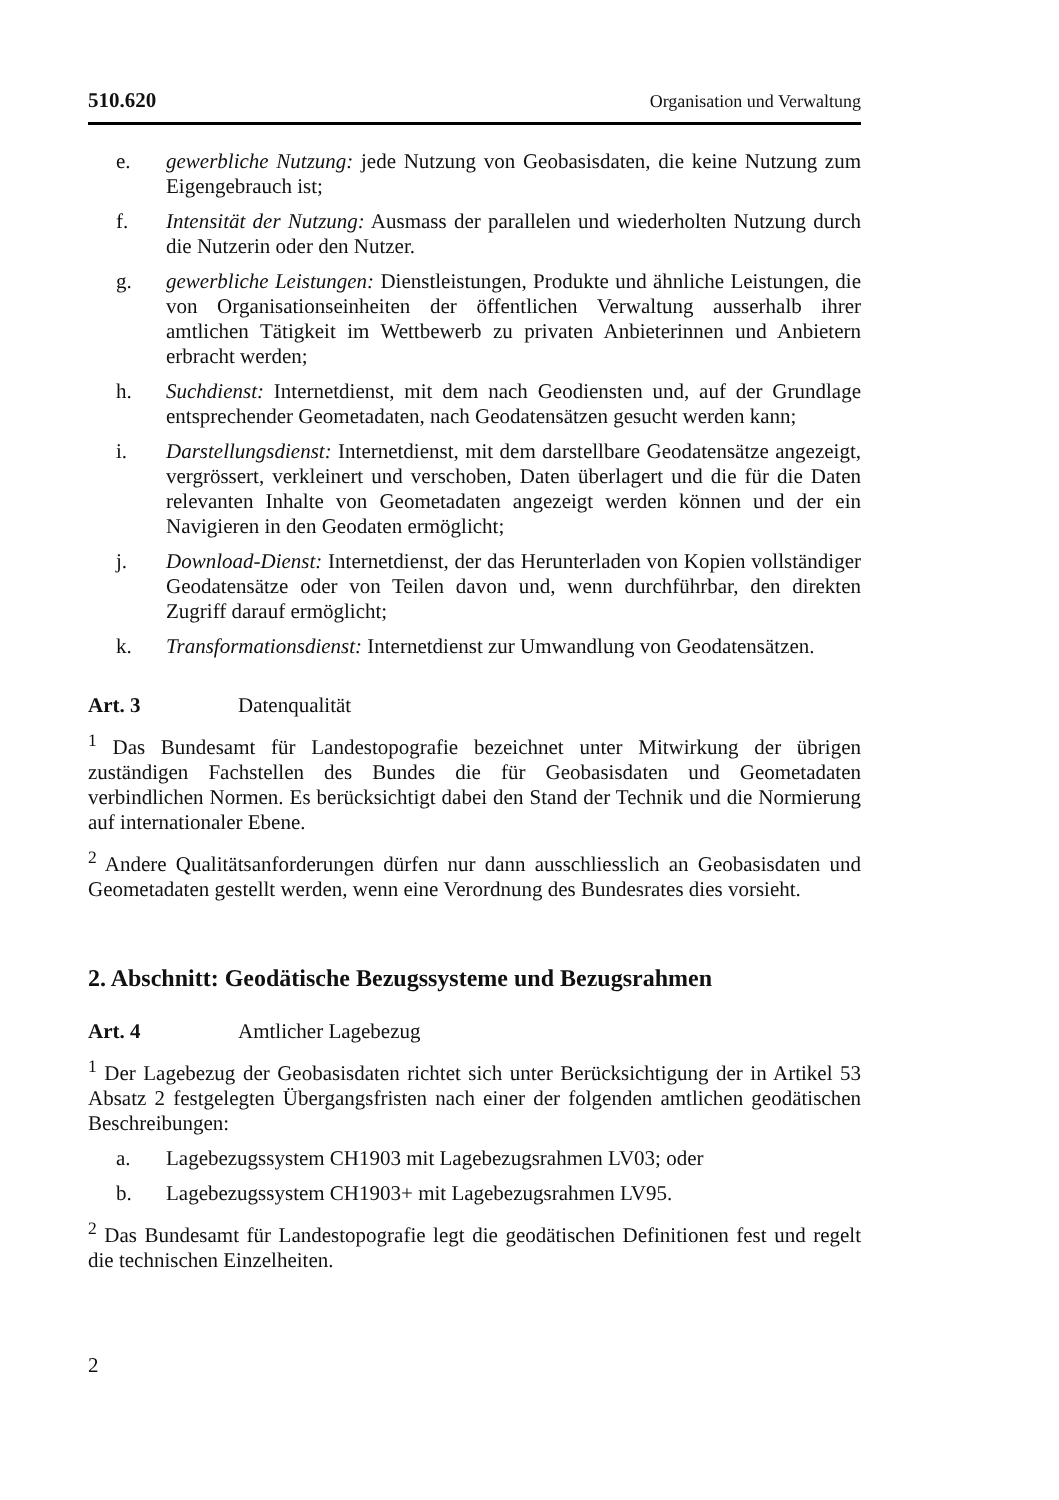510.620 Organisation und Verwaltung
e. gewerbliche Nutzung: jede Nutzung von Geobasisdaten, die keine Nutzung zum Eigengebrauch ist;
f. Intensität der Nutzung: Ausmass der parallelen und wiederholten Nutzung durch die Nutzerin oder den Nutzer.
g. gewerbliche Leistungen: Dienstleistungen, Produkte und ähnliche Leistungen, die von Organisationseinheiten der öffentlichen Verwaltung ausserhalb ihrer amtlichen Tätigkeit im Wettbewerb zu privaten Anbieterinnen und Anbietern erbracht werden;
h. Suchdienst: Internetdienst, mit dem nach Geodiensten und, auf der Grundlage entsprechender Geometadaten, nach Geodatensätzen gesucht werden kann;
i. Darstellungsdienst: Internetdienst, mit dem darstellbare Geodatensätze angezeigt, vergrössert, verkleinert und verschoben, Daten überlagert und die für die Daten relevanten Inhalte von Geometadaten angezeigt werden können und der ein Navigieren in den Geodaten ermöglicht;
j. Download-Dienst: Internetdienst, der das Herunterladen von Kopien vollständiger Geodatensätze oder von Teilen davon und, wenn durchführbar, den direkten Zugriff darauf ermöglicht;
k. Transformationsdienst: Internetdienst zur Umwandlung von Geodatensätzen.
Art. 3 Datenqualität
<sup>1</sup> Das Bundesamt für Landestopografie bezeichnet unter Mitwirkung der übrigen zuständigen Fachstellen des Bundes die für Geobasisdaten und Geometadaten verbindlichen Normen. Es berücksichtigt dabei den Stand der Technik und die Normierung auf internationaler Ebene.
<sup>2</sup> Andere Qualitätsanforderungen dürfen nur dann ausschliesslich an Geobasisdaten und Geometadaten gestellt werden, wenn eine Verordnung des Bundesrates dies vorsieht.
2. Abschnitt: Geodätische Bezugssysteme und Bezugsrahmen
Art. 4 Amtlicher Lagebezug
<sup>1</sup> Der Lagebezug der Geobasisdaten richtet sich unter Berücksichtigung der in Artikel 53 Absatz 2 festgelegten Übergangsfristen nach einer der folgenden amtlichen geodätischen Beschreibungen:
a. Lagebezugssystem CH1903 mit Lagebezugsrahmen LV03; oder
b. Lagebezugssystem CH1903+ mit Lagebezugsrahmen LV95.
<sup>2</sup> Das Bundesamt für Landestopografie legt die geodätischen Definitionen fest und regelt die technischen Einzelheiten.
2